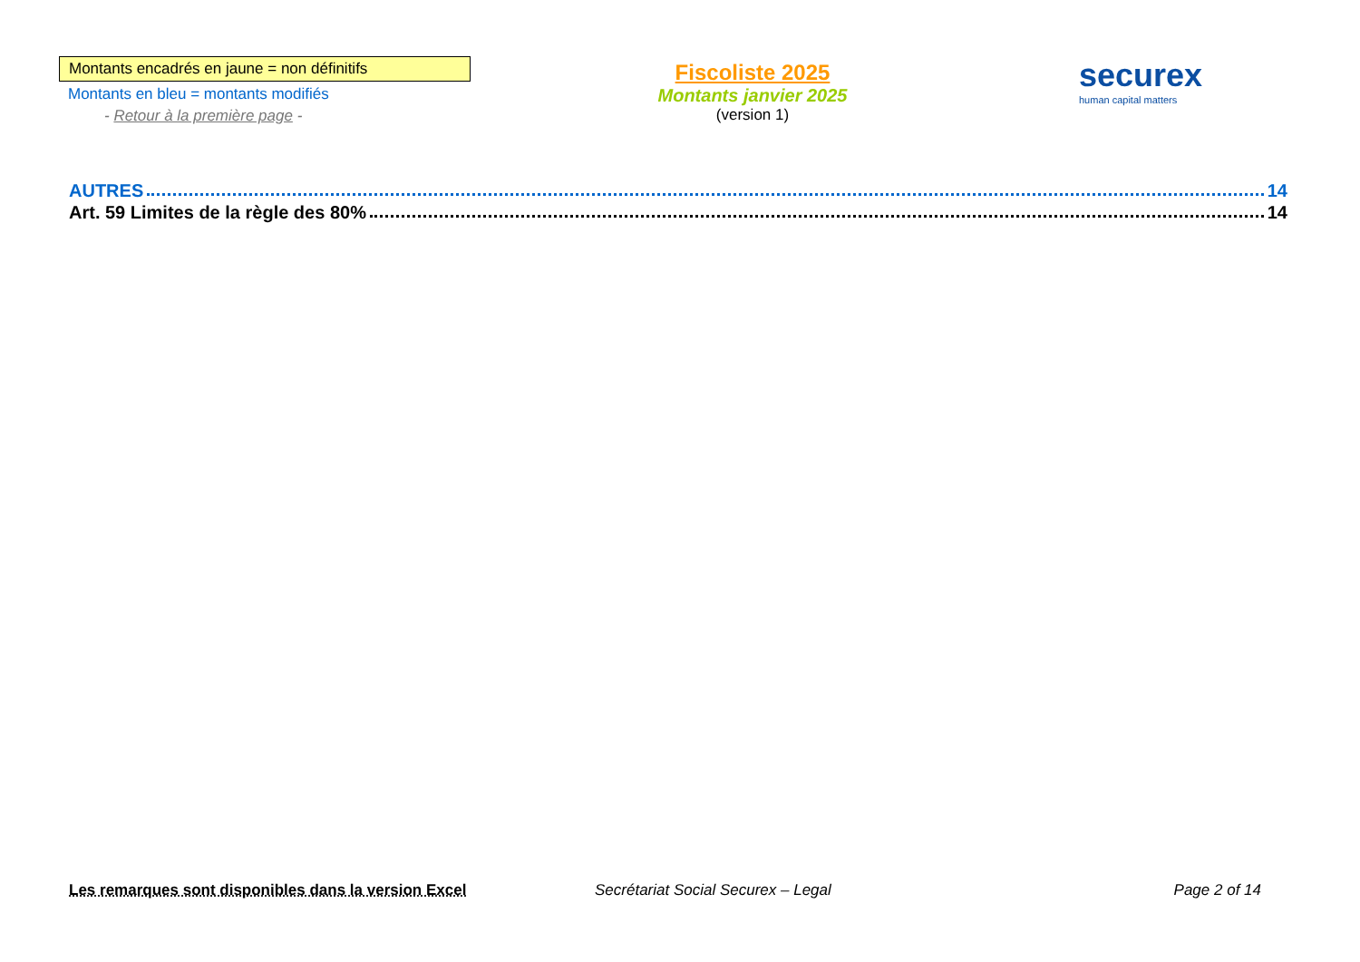Montants encadrés en jaune = non définitifs
Montants en bleu = montants modifiés
- Retour à la première page -
Fiscoliste 2025
Montants janvier 2025
(version 1)
securex
human capital matters
AUTRES 14
Art. 59 Limites de la règle des 80% 14
Les remarques sont disponibles dans la version Excel Secrétariat Social Securex – Legal
Page 2 of 14